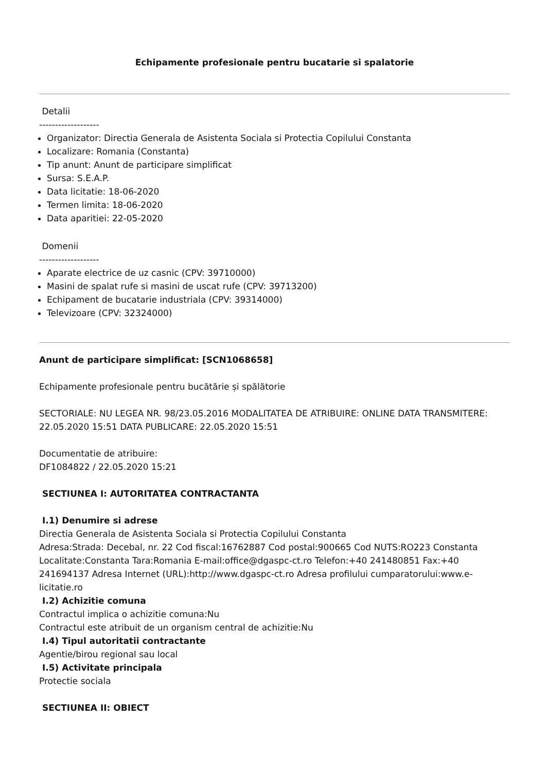Echipamente profesionale pentru bucatarie si spalatorie
Detalii
-------------------
Organizator: Directia Generala de Asistenta Sociala si Protectia Copilului Constanta
Localizare: Romania (Constanta)
Tip anunt: Anunt de participare simplificat
Sursa: S.E.A.P.
Data licitatie: 18-06-2020
Termen limita: 18-06-2020
Data aparitiei: 22-05-2020
Domenii
-------------------
Aparate electrice de uz casnic (CPV: 39710000)
Masini de spalat rufe si masini de uscat rufe (CPV: 39713200)
Echipament de bucatarie industriala (CPV: 39314000)
Televizoare (CPV: 32324000)
Anunt de participare simplificat: [SCN1068658]
Echipamente profesionale pentru bucătărie și spălătorie
SECTORIALE: NU LEGEA NR. 98/23.05.2016 MODALITATEA DE ATRIBUIRE: ONLINE DATA TRANSMITERE: 22.05.2020 15:51 DATA PUBLICARE: 22.05.2020 15:51
Documentatie de atribuire:
DF1084822 / 22.05.2020 15:21
SECTIUNEA I: AUTORITATEA CONTRACTANTA
I.1) Denumire si adrese
Directia Generala de Asistenta Sociala si Protectia Copilului Constanta
Adresa:Strada: Decebal, nr. 22 Cod fiscal:16762887 Cod postal:900665 Cod NUTS:RO223 Constanta Localitate:Constanta Tara:Romania E-mail:office@dgaspc-ct.ro Telefon:+40 241480851 Fax:+40 241694137 Adresa Internet (URL):http://www.dgaspc-ct.ro Adresa profilului cumparatorului:www.e-licitatie.ro
I.2) Achizitie comuna
Contractul implica o achizitie comuna:Nu
Contractul este atribuit de un organism central de achizitie:Nu
I.4) Tipul autoritatii contractante
Agentie/birou regional sau local
I.5) Activitate principala
Protectie sociala
SECTIUNEA II: OBIECT